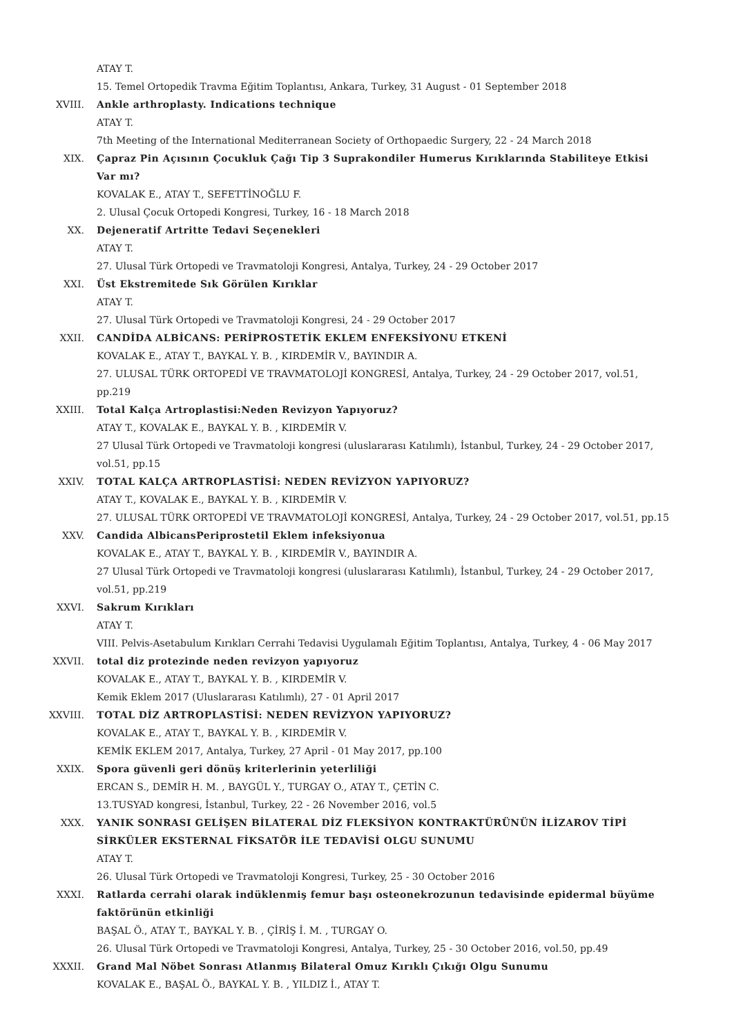ATAY T.
15. Temel Ortopedik Travma Eğitim Toplantısı, Ankara, Turkey, 31 August - 01 September 2018
XVIII. Ankle arthroplasty. Indications technique
ATAY T.
7th Meeting of the International Mediterranean Society of Orthopaedic Surgery, 22 - 24 March 2018
XIX. Çapraz Pin Açısının Çocukluk Çağı Tip 3 Suprakondiler Humerus Kırıklarında Stabiliteye Etkisi Var mı?
KOVALAK E., ATAY T., SEFETTİNOĞLU F.
2. Ulusal Çocuk Ortopedi Kongresi, Turkey, 16 - 18 March 2018
XX. Dejeneratif Artritte Tedavi Seçenekleri
ATAY T.
27. Ulusal Türk Ortopedi ve Travmatoloji Kongresi, Antalya, Turkey, 24 - 29 October 2017
XXI. Üst Ekstremitede Sık Görülen Kırıklar
ATAY T.
27. Ulusal Türk Ortopedi ve Travmatoloji Kongresi, 24 - 29 October 2017
XXII. CANDİDA ALBİCANS: PERİPROSTETİK EKLEM ENFEKSİYONU ETKENİ
KOVALAK E., ATAY T., BAYKAL Y. B. , KIRDEMİR V., BAYINDIR A.
27. ULUSAL TÜRK ORTOPEDİ VE TRAVMATOLOJİ KONGRESİ, Antalya, Turkey, 24 - 29 October 2017, vol.51, pp.219
XXIII. Total Kalça Artroplastisi:Neden Revizyon Yapıyoruz?
ATAY T., KOVALAK E., BAYKAL Y. B. , KIRDEMİR V.
27 Ulusal Türk Ortopedi ve Travmatoloji kongresi (uluslararası Katılımlı), İstanbul, Turkey, 24 - 29 October 2017, vol.51, pp.15
XXIV. TOTAL KALÇA ARTROPLASTİSİ: NEDEN REVİZYON YAPIYORUZ?
ATAY T., KOVALAK E., BAYKAL Y. B. , KIRDEMİR V.
27. ULUSAL TÜRK ORTOPEDİ VE TRAVMATOLOJİ KONGRESİ, Antalya, Turkey, 24 - 29 October 2017, vol.51, pp.15
XXV. Candida AlbicansPeriprostetil Eklem infeksiyonua
KOVALAK E., ATAY T., BAYKAL Y. B. , KIRDEMİR V., BAYINDIR A.
27 Ulusal Türk Ortopedi ve Travmatoloji kongresi (uluslararası Katılımlı), İstanbul, Turkey, 24 - 29 October 2017, vol.51, pp.219
XXVI. Sakrum Kırıkları
ATAY T.
VIII. Pelvis-Asetabulum Kırıkları Cerrahi Tedavisi Uygulamalı Eğitim Toplantısı, Antalya, Turkey, 4 - 06 May 2017
XXVII. total diz protezinde neden revizyon yapıyoruz
KOVALAK E., ATAY T., BAYKAL Y. B. , KIRDEMİR V.
Kemik Eklem 2017 (Uluslararası Katılımlı), 27 - 01 April 2017
XXVIII. TOTAL DİZ ARTROPLASTİSİ: NEDEN REVİZYON YAPIYORUZ?
KOVALAK E., ATAY T., BAYKAL Y. B. , KIRDEMİR V.
KEMİK EKLEM 2017, Antalya, Turkey, 27 April - 01 May 2017, pp.100
XXIX. Spora güvenli geri dönüş kriterlerinin yeterliliği
ERCAN S., DEMİR H. M. , BAYGÜL Y., TURGAY O., ATAY T., ÇETİN C.
13.TUSYAD kongresi, İstanbul, Turkey, 22 - 26 November 2016, vol.5
XXX. YANIK SONRASI GELİŞEN BİLATERAL DİZ FLEKSİYON KONTRAKTÜRÜNÜN İLİZAROV TİPİ SİRKÜLER EKSTERNAL FİKSATÖR İLE TEDAVİSİ OLGU SUNUMU
ATAY T.
26. Ulusal Türk Ortopedi ve Travmatoloji Kongresi, Turkey, 25 - 30 October 2016
XXXI. Ratlarda cerrahi olarak indüklenmiş femur başı osteonekrozunun tedavisinde epidermal büyüme faktörünün etkinliği
BAŞAL Ö., ATAY T., BAYKAL Y. B. , ÇİRİŞ İ. M. , TURGAY O.
26. Ulusal Türk Ortopedi ve Travmatoloji Kongresi, Antalya, Turkey, 25 - 30 October 2016, vol.50, pp.49
XXXII. Grand Mal Nöbet Sonrası Atlanmış Bilateral Omuz Kırıklı Çıkığı Olgu Sunumu
KOVALAK E., BAŞAL Ö., BAYKAL Y. B. , YILDIZ İ., ATAY T.